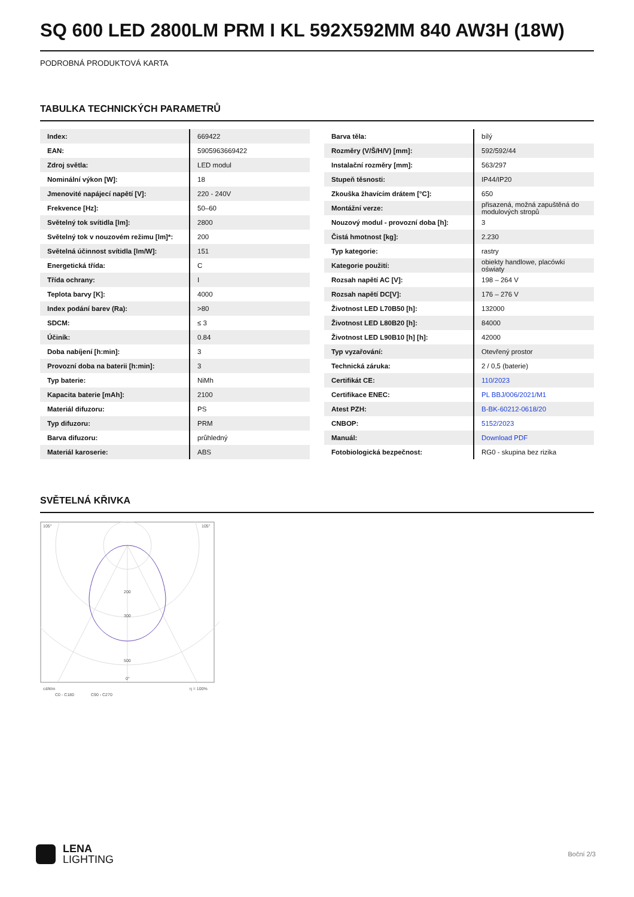SQ 600 LED 2800LM PRM I KL 592X592MM 840 AW3H (18W)
PODROBNÁ PRODUKTOVÁ KARTA
TABULKA TECHNICKÝCH PARAMETRŮ
| Index: | 669422 |
| EAN: | 5905963669422 |
| Zdroj světla: | LED modul |
| Nominální výkon [W]: | 18 |
| Jmenovité napájecí napětí [V]: | 220 - 240V |
| Frekvence [Hz]: | 50–60 |
| Světelný tok svítidla [lm]: | 2800 |
| Světelný tok v nouzovém režimu [lm]*: | 200 |
| Světelná účinnost svítidla [lm/W]: | 151 |
| Energetická třída: | C |
| Třída ochrany: | I |
| Teplota barvy [K]: | 4000 |
| Index podání barev (Ra): | >80 |
| SDCM: | ≤ 3 |
| Účiník: | 0.84 |
| Doba nabíjení [h:min]: | 3 |
| Provozní doba na baterii [h:min]: | 3 |
| Typ baterie: | NiMh |
| Kapacita baterie [mAh]: | 2100 |
| Materiál difuzoru: | PS |
| Typ difuzoru: | PRM |
| Barva difuzoru: | průhledný |
| Materiál karoserie: | ABS |
| Barva těla: | bílý |
| Rozměry (V/Š/H/V) [mm]: | 592/592/44 |
| Instalační rozměry [mm]: | 563/297 |
| Stupeň těsnosti: | IP44/IP20 |
| Zkouška žhavícím drátem [°C]: | 650 |
| Montážní verze: | přisazená, možná zapuštěná do modulových stropů |
| Nouzový modul - provozní doba [h]: | 3 |
| Čistá hmotnost [kg]: | 2.230 |
| Typ kategorie: | rastry |
| Kategorie použití: | obiekty handlowe, placówki oświaty |
| Rozsah napětí AC [V]: | 198 – 264 V |
| Rozsah napětí DC[V]: | 176 – 276 V |
| Životnost LED L70B50 [h]: | 132000 |
| Životnost LED L80B20 [h]: | 84000 |
| Životnost LED L90B10 [h] [h]: | 42000 |
| Typ vyzařování: | Otevřený prostor |
| Technická záruka: | 2 / 0,5 (baterie) |
| Certifikát CE: | 110/2023 |
| Certifikace ENEC: | PL BBJ/006/2021/M1 |
| Atest PZH: | B-BK-60212-0618/20 |
| CNBOP: | 5152/2023 |
| Manuál: | Download PDF |
| Fotobiologická bezpečnost: | RG0 - skupina bez rizika |
SVĚTELNÁ KŘIVKA
105°
105°
200
300
500
0°
cd/klm
η = 100%
C0 - C180
C90 - C270
LENA
LIGHTING
Boční 2/3